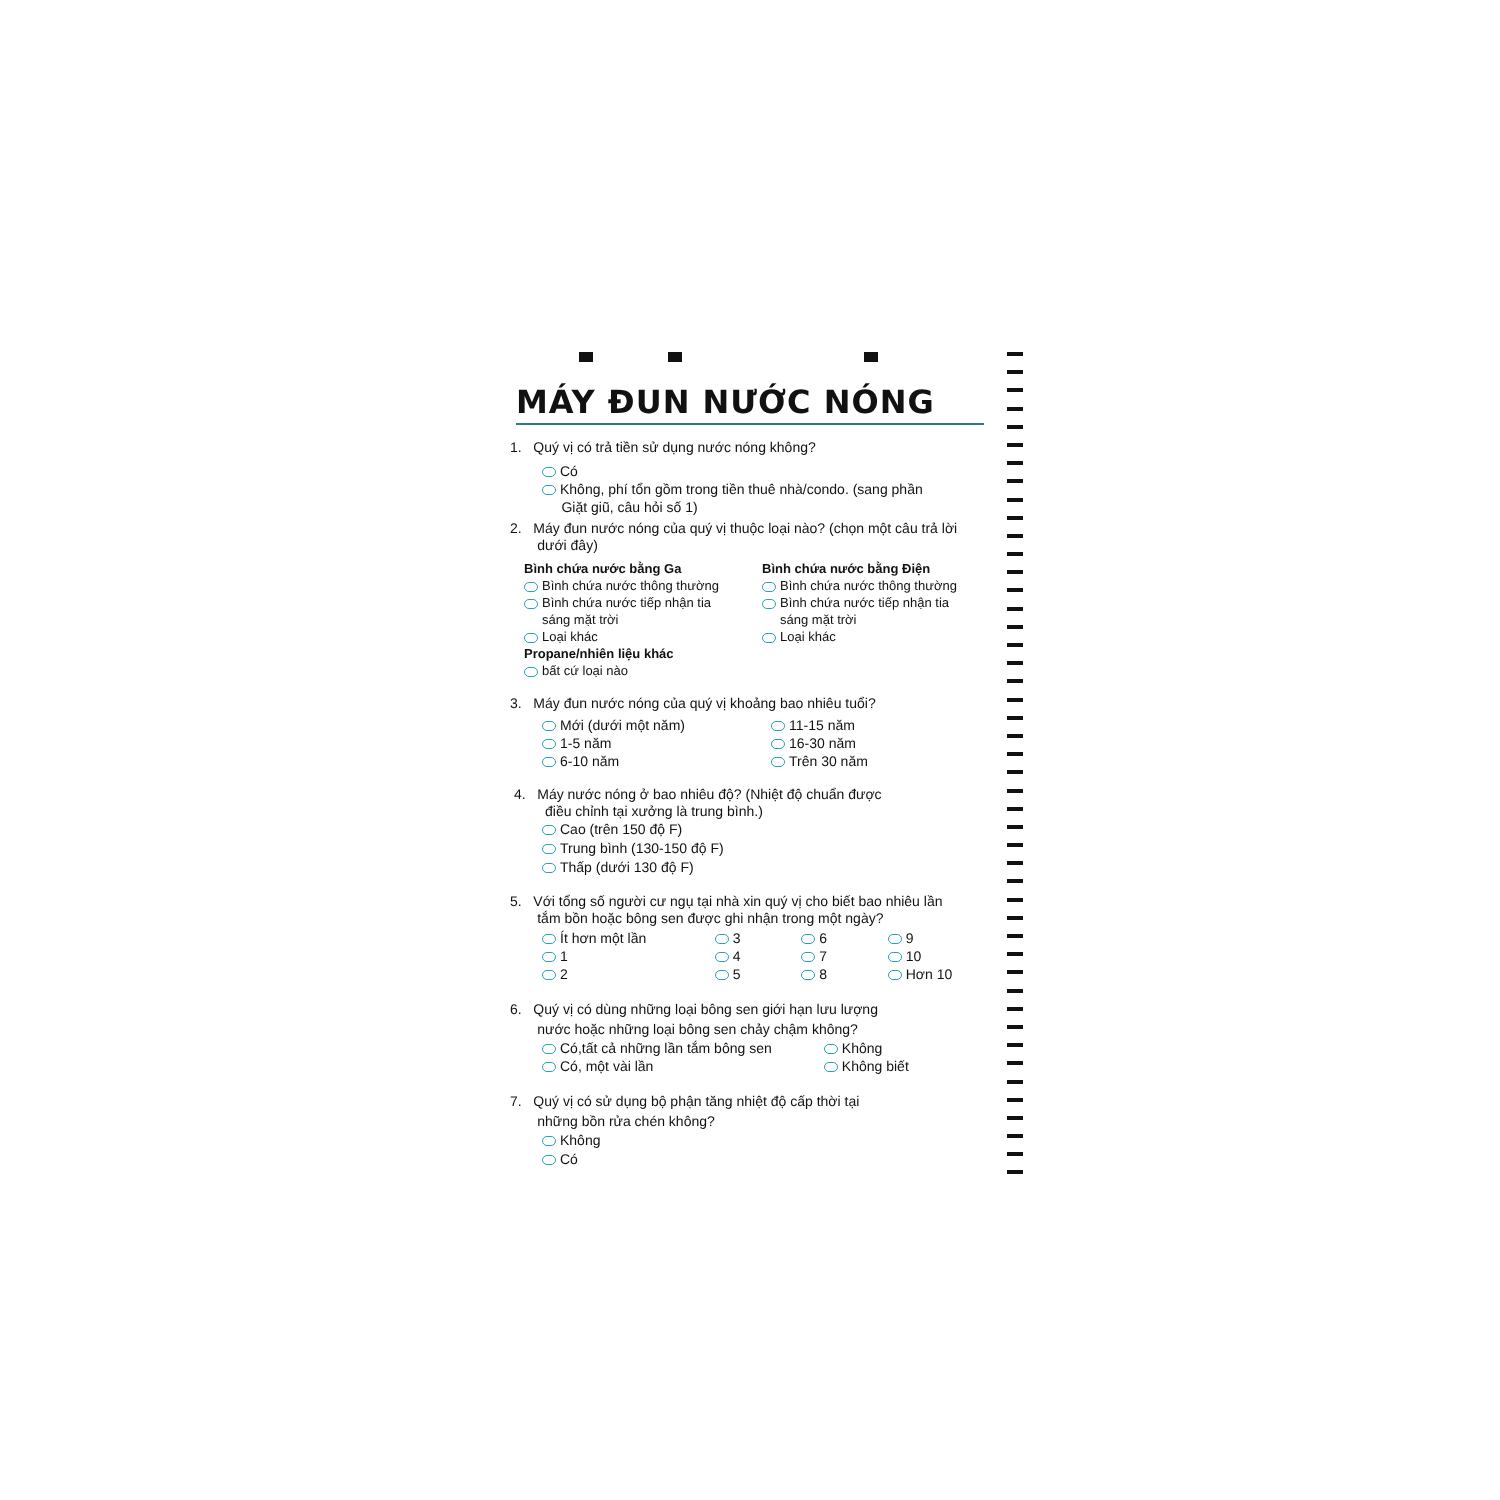MÁY ĐUN NƯỚC NÓNG
1. Quý vị có trả tiền sử dụng nước nóng không?
Có
Không, phí tổn gồm trong tiền thuê nhà/condo. (sang phần
Giặt giũ, câu hỏi số 1)
2. Máy đun nước nóng của quý vị thuộc loại nào? (chọn một câu trả lời
dưới đây)
Bình chứa nước bằng Ga
Bình chứa nước thông thường
Bình chứa nước tiếp nhận tia
sáng mặt trời
Loại khác
Propane/nhiên liệu khác
bất cứ loại nào
Bình chứa nước bằng Điện
Bình chứa nước thông thường
Bình chứa nước tiếp nhận tia
sáng mặt trời
Loại khác
3. Máy đun nước nóng của quý vị khoảng bao nhiêu tuổi?
Mới (dưới một năm)
1-5 năm
6-10 năm
11-15 năm
16-30 năm
Trên 30 năm
4. Máy nước nóng ở bao nhiêu độ? (Nhiệt độ chuẩn được
điều chỉnh tại xưởng là trung bình.)
Cao (trên 150 độ F)
Trung bình (130-150 độ F)
Thấp (dưới 130 độ F)
5. Với tổng số người cư ngụ tại nhà xin quý vị cho biết bao nhiêu lần
tắm bồn hoặc bông sen được ghi nhận trong một ngày?
Ít hơn một lần
1
2
3
4
5
6
7
8
9
10
Hơn 10
6. Quý vị có dùng những loại bông sen giới hạn lưu lượng
nước hoặc những loại bông sen chảy chậm không?
Có,tất cả những lần tắm bông sen
Có, một vài lần
Không
Không biết
7. Quý vị có sử dụng bộ phận tăng nhiệt độ cấp thời tại
những bồn rửa chén không?
Không
Có